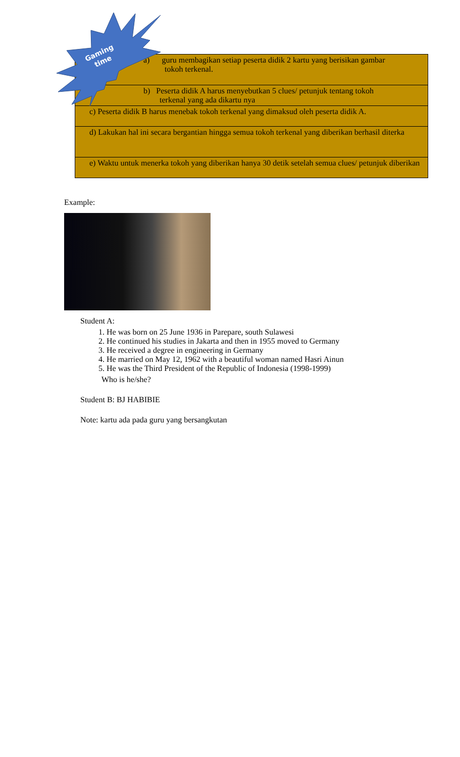| a) guru membagikan setiap peserta didik 2 kartu yang berisikan gambar tokoh terkenal. |
| b) Peserta didik A harus menyebutkan 5 clues/ petunjuk tentang tokoh terkenal yang ada dikartu nya |
| c) Peserta didik B harus menebak tokoh terkenal yang dimaksud oleh peserta didik A. |
| d) Lakukan hal ini secara bergantian hingga semua tokoh terkenal yang diberikan berhasil diterka |
| e) Waktu untuk menerka tokoh yang diberikan hanya 30 detik setelah semua clues/ petunjuk diberikan |
Gaming
time
Example:
Student A:
1. He was born on 25 June 1936 in Parepare, south Sulawesi
2. He continued his studies in Jakarta and then in 1955 moved to Germany
3. He received a degree in engineering in Germany
4. He married on May 12, 1962 with a beautiful woman named Hasri Ainun
5. He was the Third President of the Republic of Indonesia (1998-1999)
Who is he/she?
Student B: BJ HABIBIE
Note: kartu ada pada guru yang bersangkutan